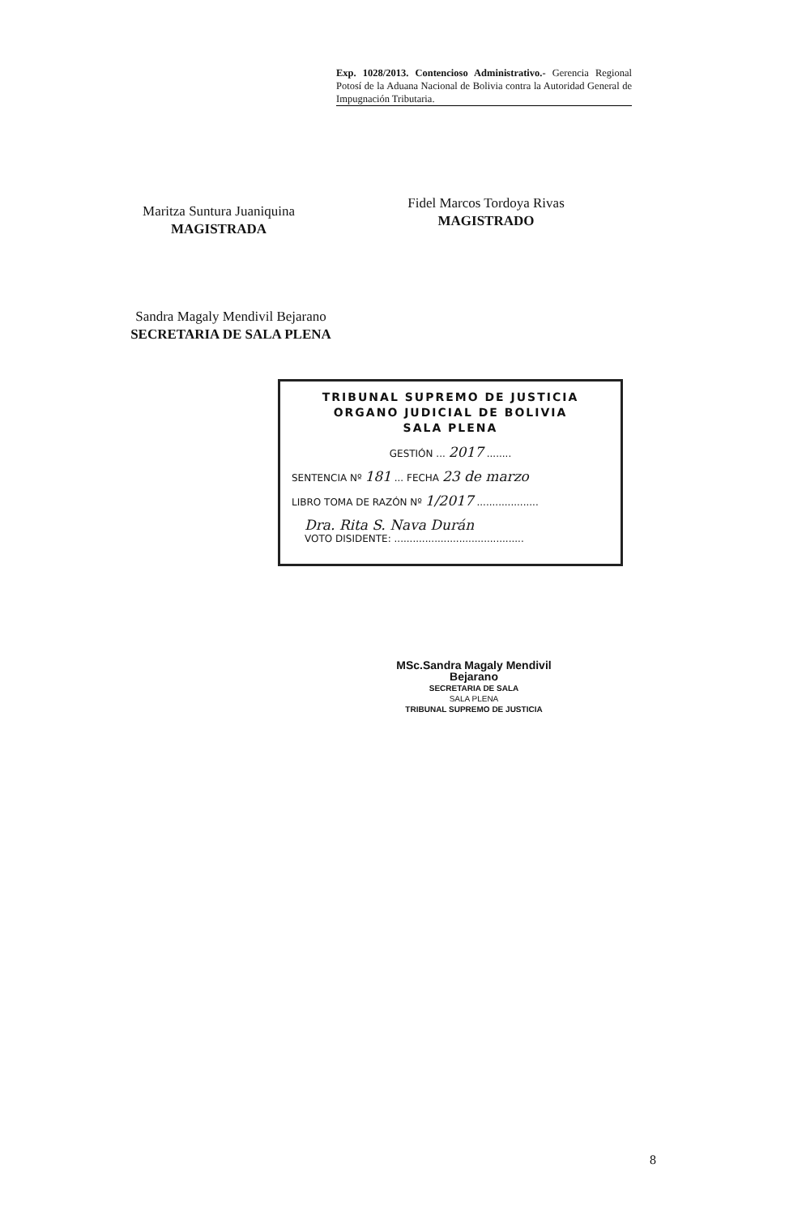Exp. 1028/2013. Contencioso Administrativo.- Gerencia Regional Potosí de la Aduana Nacional de Bolivia contra la Autoridad General de Impugnación Tributaria.
Maritza Suntura Juaniquina
MAGISTRADA
Fidel Marcos Tordoya Rivas
MAGISTRADO
Sandra Magaly Mendivil Bejarano
SECRETARIA DE SALA PLENA
TRIBUNAL SUPREMO DE JUSTICIA
ORGANO JUDICIAL DE BOLIVIA
SALA PLENA
GESTIÓN ... 2017 ........
SENTENCIA Nº 181 ... FECHA 23 de marzo
LIBRO TOMA DE RAZÓN Nº 1/2017 ....................
Dra. Rita S. Nava Durán
VOTO DISIDENTE: ..........................................
MSc.Sandra Magaly Mendivil Bejarano
SECRETARIA DE SALA
SALA PLENA
TRIBUNAL SUPREMO DE JUSTICIA
8